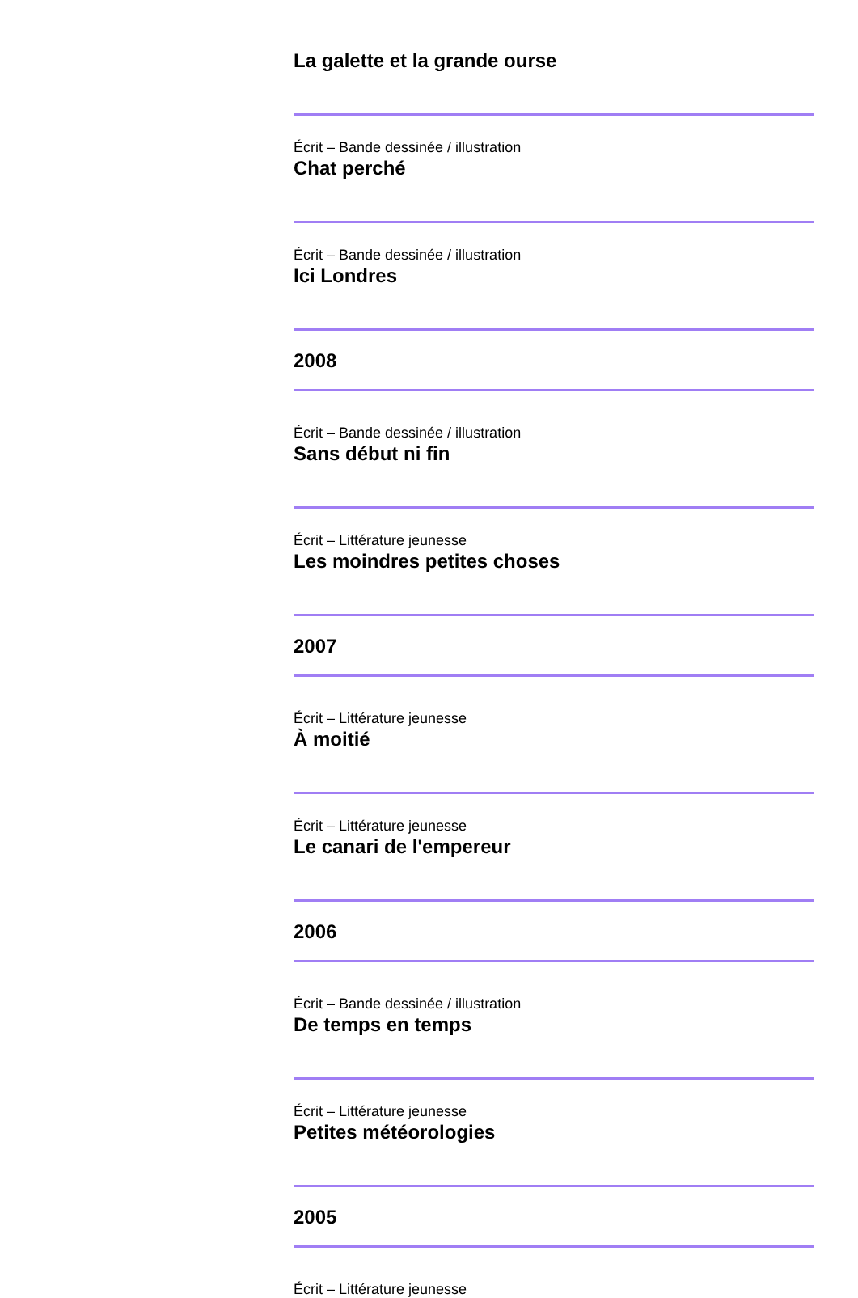La galette et la grande ourse
Écrit – Bande dessinée / illustration
Chat perché
Écrit – Bande dessinée / illustration
Ici Londres
2008
Écrit – Bande dessinée / illustration
Sans début ni fin
Écrit – Littérature jeunesse
Les moindres petites choses
2007
Écrit – Littérature jeunesse
À moitié
Écrit – Littérature jeunesse
Le canari de l'empereur
2006
Écrit – Bande dessinée / illustration
De temps en temps
Écrit – Littérature jeunesse
Petites météorologies
2005
Écrit – Littérature jeunesse